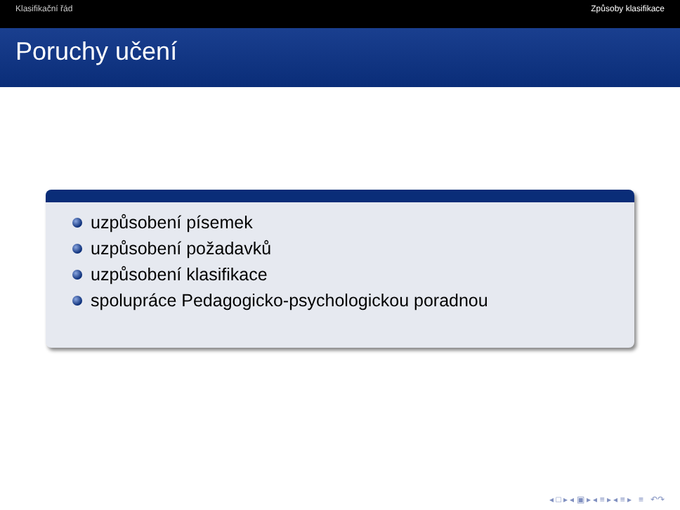Klasifikační řád Způsoby klasifikace
Poruchy učení
uzpůsobení písemek
uzpůsobení požadavků
uzpůsobení klasifikace
spolupráce Pedagogicko-psychologickou poradnou
◂ □ ▸ ◂ ▣ ▸ ◂ ≡ ▸ ◂ ≡ ▸ ≡ ↶↷